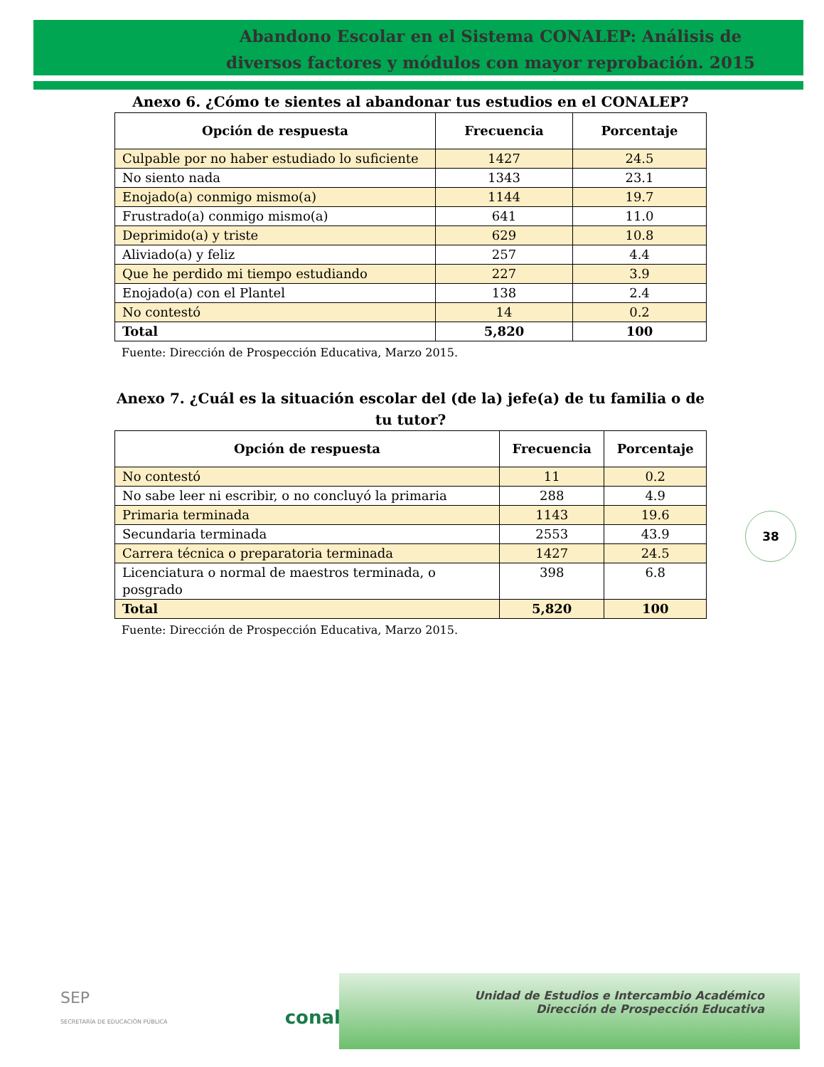Abandono Escolar en el Sistema CONALEP: Análisis de diversos factores y módulos con mayor reprobación. 2015
Anexo 6. ¿Cómo te sientes al abandonar tus estudios en el CONALEP?
| Opción de respuesta | Frecuencia | Porcentaje |
| --- | --- | --- |
| Culpable por no haber estudiado lo suficiente | 1427 | 24.5 |
| No siento nada | 1343 | 23.1 |
| Enojado(a) conmigo mismo(a) | 1144 | 19.7 |
| Frustrado(a) conmigo mismo(a) | 641 | 11.0 |
| Deprimido(a) y triste | 629 | 10.8 |
| Aliviado(a) y feliz | 257 | 4.4 |
| Que he perdido mi tiempo estudiando | 227 | 3.9 |
| Enojado(a) con el Plantel | 138 | 2.4 |
| No contestó | 14 | 0.2 |
| Total | 5,820 | 100 |
Fuente: Dirección de Prospección Educativa, Marzo 2015.
Anexo 7. ¿Cuál es la situación escolar del (de la) jefe(a) de tu familia o de tu tutor?
| Opción de respuesta | Frecuencia | Porcentaje |
| --- | --- | --- |
| No contestó | 11 | 0.2 |
| No sabe leer ni escribir, o no concluyó la primaria | 288 | 4.9 |
| Primaria terminada | 1143 | 19.6 |
| Secundaria terminada | 2553 | 43.9 |
| Carrera técnica o preparatoria terminada | 1427 | 24.5 |
| Licenciatura o normal de maestros terminada, o posgrado | 398 | 6.8 |
| Total | 5,820 | 100 |
Fuente: Dirección de Prospección Educativa, Marzo 2015.
38
SEP
SECRETARÍA DE EDUCACIÓN PÚBLICA conalep
Unidad de Estudios e Intercambio Académico
Dirección de Prospección Educativa